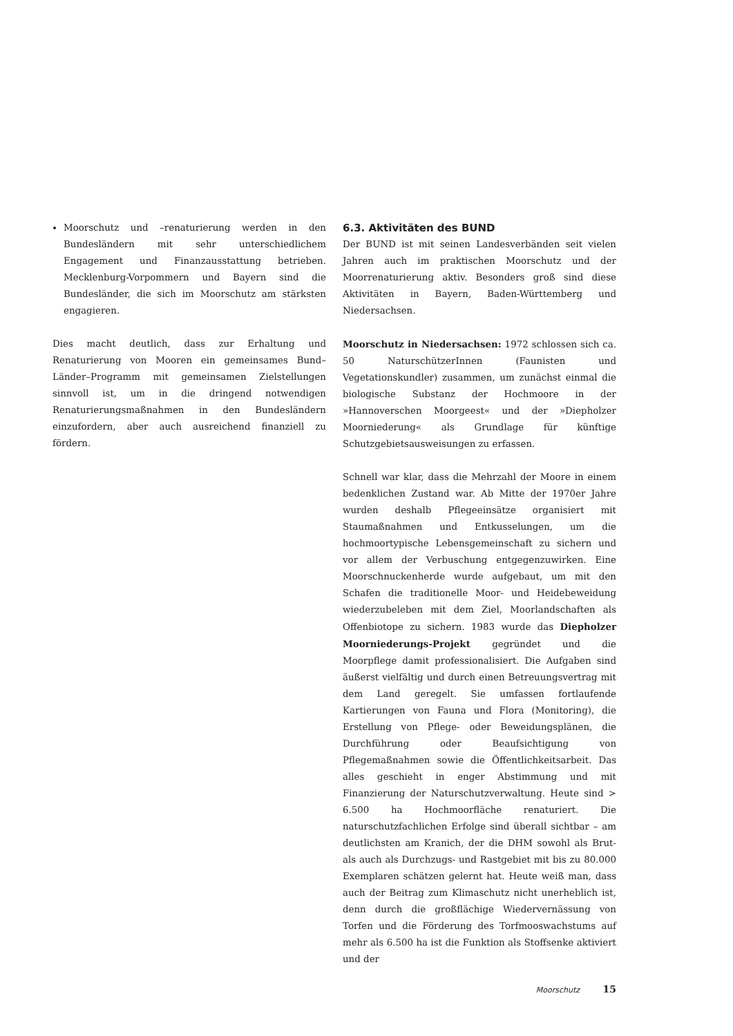Moorschutz und –renaturierung werden in den Bundesländern mit sehr unterschiedlichem Engagement und Finanzausstattung betrieben. Mecklenburg-Vorpommern und Bayern sind die Bundesländer, die sich im Moorschutz am stärksten engagieren.
Dies macht deutlich, dass zur Erhaltung und Renaturierung von Mooren ein gemeinsames Bund–Länder–Programm mit gemeinsamen Zielstellungen sinnvoll ist, um in die dringend notwendigen Renaturierungsmaßnahmen in den Bundesländern einzufordern, aber auch ausreichend finanziell zu fördern.
6.3. Aktivitäten des BUND
Der BUND ist mit seinen Landesverbänden seit vielen Jahren auch im praktischen Moorschutz und der Moorrenaturierung aktiv. Besonders groß sind diese Aktivitäten in Bayern, Baden-Württemberg und Niedersachsen.
Moorschutz in Niedersachsen: 1972 schlossen sich ca. 50 NaturschützerInnen (Faunisten und Vegetationskundler) zusammen, um zunächst einmal die biologische Substanz der Hochmoore in der »Hannoverschen Moorgeest« und der »Diepholzer Moorniederung« als Grundlage für künftige Schutzgebietsausweisungen zu erfassen.
Schnell war klar, dass die Mehrzahl der Moore in einem bedenklichen Zustand war. Ab Mitte der 1970er Jahre wurden deshalb Pflegeeinsätze organisiert mit Staumaßnahmen und Entkusselungen, um die hochmoortypische Lebensgemeinschaft zu sichern und vor allem der Verbuschung entgegenzuwirken. Eine Moorschnuckenherde wurde aufgebaut, um mit den Schafen die traditionelle Moor- und Heidebeweidung wiederzubeleben mit dem Ziel, Moorlandschaften als Offenbiotope zu sichern. 1983 wurde das Diepholzer Moorniederungs-Projekt gegründet und die Moorpflege damit professionalisiert. Die Aufgaben sind äußerst vielfältig und durch einen Betreuungsvertrag mit dem Land geregelt. Sie umfassen fortlaufende Kartierungen von Fauna und Flora (Monitoring), die Erstellung von Pflege- oder Beweidungsplänen, die Durchführung oder Beaufsichtigung von Pflegemaßnahmen sowie die Öffentlichkeitsarbeit. Das alles geschieht in enger Abstimmung und mit Finanzierung der Naturschutzverwaltung. Heute sind > 6.500 ha Hochmoorfläche renaturiert. Die naturschutzfachlichen Erfolge sind überall sichtbar – am deutlichsten am Kranich, der die DHM sowohl als Brut- als auch als Durchzugs- und Rastgebiet mit bis zu 80.000 Exemplaren schätzen gelernt hat. Heute weiß man, dass auch der Beitrag zum Klimaschutz nicht unerheblich ist, denn durch die großflächige Wiedervernässung von Torfen und die Förderung des Torfmooswachstums auf mehr als 6.500 ha ist die Funktion als Stoffsenke aktiviert und der
Moorschutz 15